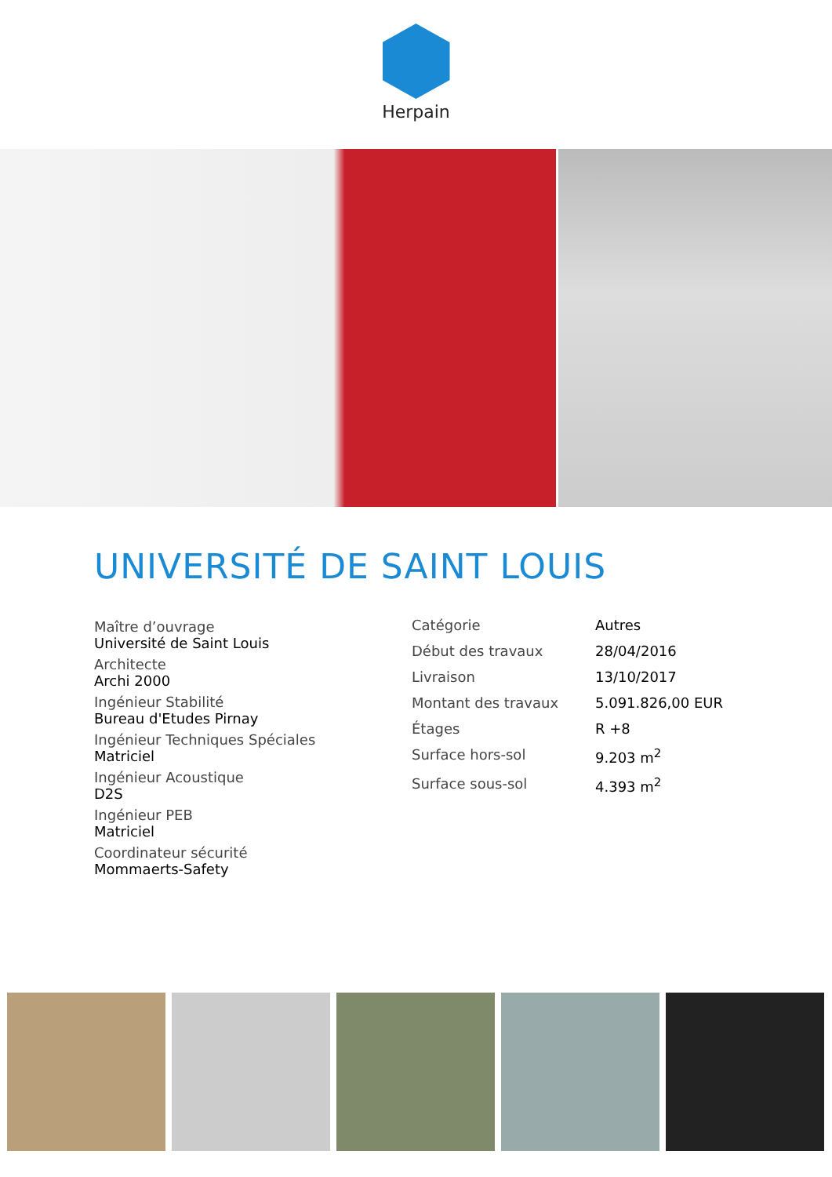Herpain
UNIVERSITÉ DE SAINT LOUIS
Maître d’ouvrage
Université de Saint Louis
Architecte
Archi 2000
Ingénieur Stabilité
Bureau d'Etudes Pirnay
Ingénieur Techniques Spéciales
Matriciel
Ingénieur Acoustique
D2S
Ingénieur PEB
Matriciel
Coordinateur sécurité
Mommaerts-Safety
| Catégorie | Autres |
| Début des travaux | 28/04/2016 |
| Livraison | 13/10/2017 |
| Montant des travaux | 5.091.826,00 EUR |
| Étages | R +8 |
| Surface hors-sol | 9.203 m<sup>2</sup> |
| Surface sous-sol | 4.393 m<sup>2</sup> |